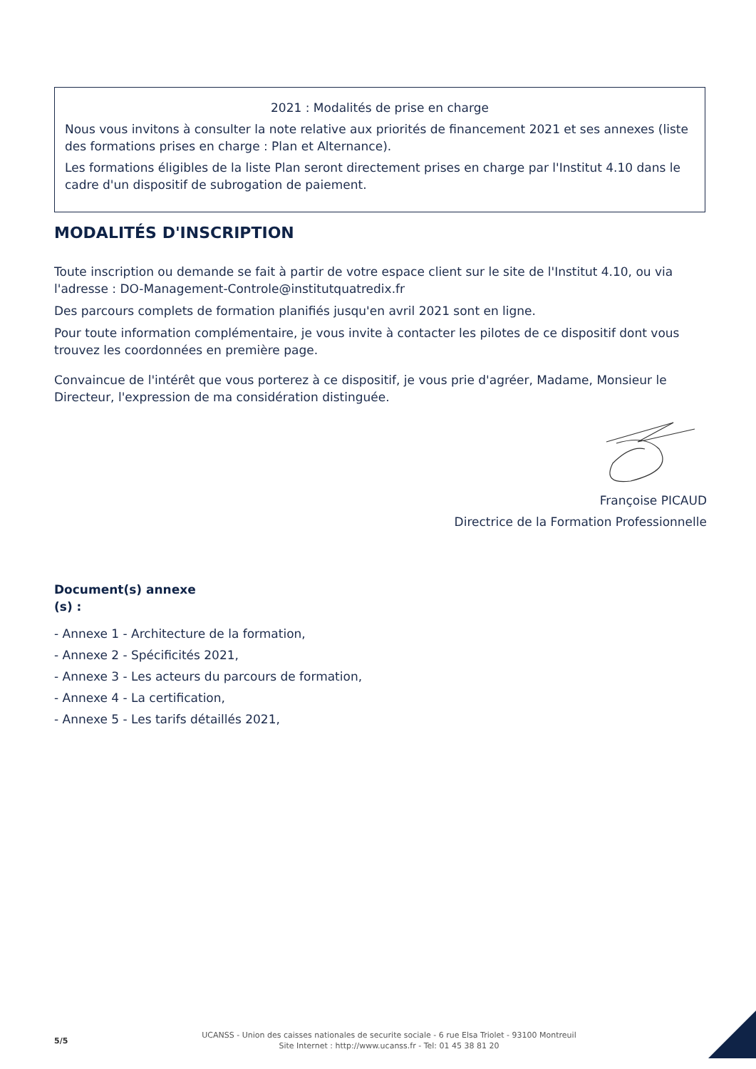2021 : Modalités de prise en charge
Nous vous invitons à consulter la note relative aux priorités de financement 2021 et ses annexes (liste des formations prises en charge : Plan et Alternance).
Les formations éligibles de la liste Plan seront directement prises en charge par l'Institut 4.10 dans le cadre d'un dispositif de subrogation de paiement.
MODALITÉS D'INSCRIPTION
Toute inscription ou demande se fait à partir de votre espace client sur le site de l'Institut 4.10, ou via l'adresse : DO-Management-Controle@institutquatredix.fr
Des parcours complets de formation planifiés jusqu'en avril 2021 sont en ligne.
Pour toute information complémentaire, je vous invite à contacter les pilotes de ce dispositif dont vous trouvez les coordonnées en première page.
Convaincue de l'intérêt que vous porterez à ce dispositif, je vous prie d'agréer, Madame, Monsieur le Directeur, l'expression de ma considération distinguée.
Françoise PICAUD
Directrice de la Formation Professionnelle
Document(s) annexe
(s) :
- Annexe 1 - Architecture de la formation,
- Annexe 2 - Spécificités 2021,
- Annexe 3 - Les acteurs du parcours de formation,
- Annexe 4 - La certification,
- Annexe 5 - Les tarifs détaillés 2021,
5/5
UCANSS - Union des caisses nationales de securite sociale - 6 rue Elsa Triolet - 93100 Montreuil
Site Internet : http://www.ucanss.fr - Tel: 01 45 38 81 20